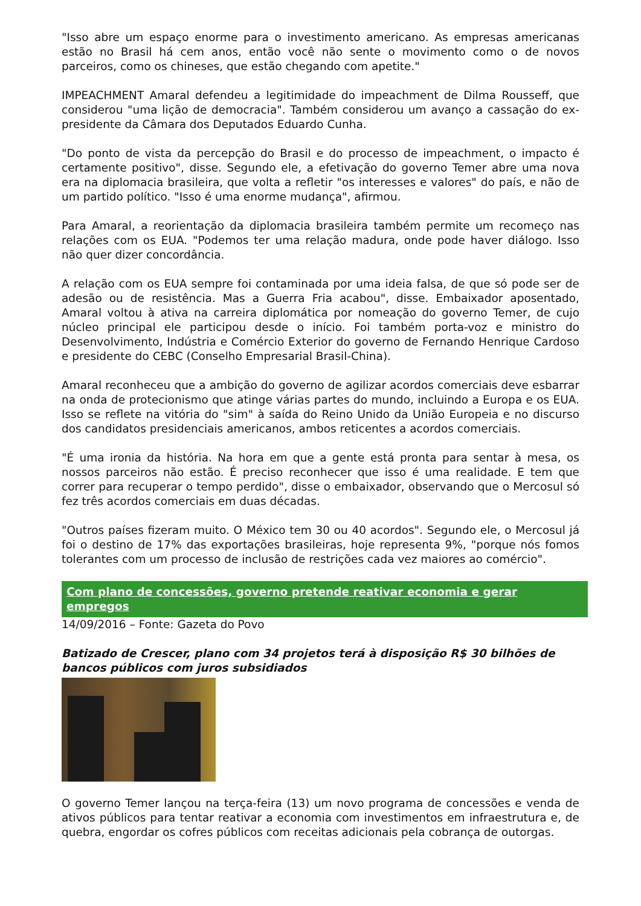"Isso abre um espaço enorme para o investimento americano. As empresas americanas estão no Brasil há cem anos, então você não sente o movimento como o de novos parceiros, como os chineses, que estão chegando com apetite."
IMPEACHMENT Amaral defendeu a legitimidade do impeachment de Dilma Rousseff, que considerou "uma lição de democracia". Também considerou um avanço a cassação do ex-presidente da Câmara dos Deputados Eduardo Cunha.
"Do ponto de vista da percepção do Brasil e do processo de impeachment, o impacto é certamente positivo", disse. Segundo ele, a efetivação do governo Temer abre uma nova era na diplomacia brasileira, que volta a refletir "os interesses e valores" do país, e não de um partido político. "Isso é uma enorme mudança", afirmou.
Para Amaral, a reorientação da diplomacia brasileira também permite um recomeço nas relações com os EUA. "Podemos ter uma relação madura, onde pode haver diálogo. Isso não quer dizer concordância.
A relação com os EUA sempre foi contaminada por uma ideia falsa, de que só pode ser de adesão ou de resistência. Mas a Guerra Fria acabou", disse. Embaixador aposentado, Amaral voltou à ativa na carreira diplomática por nomeação do governo Temer, de cujo núcleo principal ele participou desde o início. Foi também porta-voz e ministro do Desenvolvimento, Indústria e Comércio Exterior do governo de Fernando Henrique Cardoso e presidente do CEBC (Conselho Empresarial Brasil-China).
Amaral reconheceu que a ambição do governo de agilizar acordos comerciais deve esbarrar na onda de protecionismo que atinge várias partes do mundo, incluindo a Europa e os EUA. Isso se reflete na vitória do "sim" à saída do Reino Unido da União Europeia e no discurso dos candidatos presidenciais americanos, ambos reticentes a acordos comerciais.
"É uma ironia da história. Na hora em que a gente está pronta para sentar à mesa, os nossos parceiros não estão. É preciso reconhecer que isso é uma realidade. E tem que correr para recuperar o tempo perdido", disse o embaixador, observando que o Mercosul só fez três acordos comerciais em duas décadas.
"Outros países fizeram muito. O México tem 30 ou 40 acordos". Segundo ele, o Mercosul já foi o destino de 17% das exportações brasileiras, hoje representa 9%, "porque nós fomos tolerantes com um processo de inclusão de restrições cada vez maiores ao comércio".
Com plano de concessões, governo pretende reativar economia e gerar empregos
14/09/2016 – Fonte: Gazeta do Povo
Batizado de Crescer, plano com 34 projetos terá à disposição R$ 30 bilhões de bancos públicos com juros subsidiados
O governo Temer lançou na terça-feira (13) um novo programa de concessões e venda de ativos públicos para tentar reativar a economia com investimentos em infraestrutura e, de quebra, engordar os cofres públicos com receitas adicionais pela cobrança de outorgas.